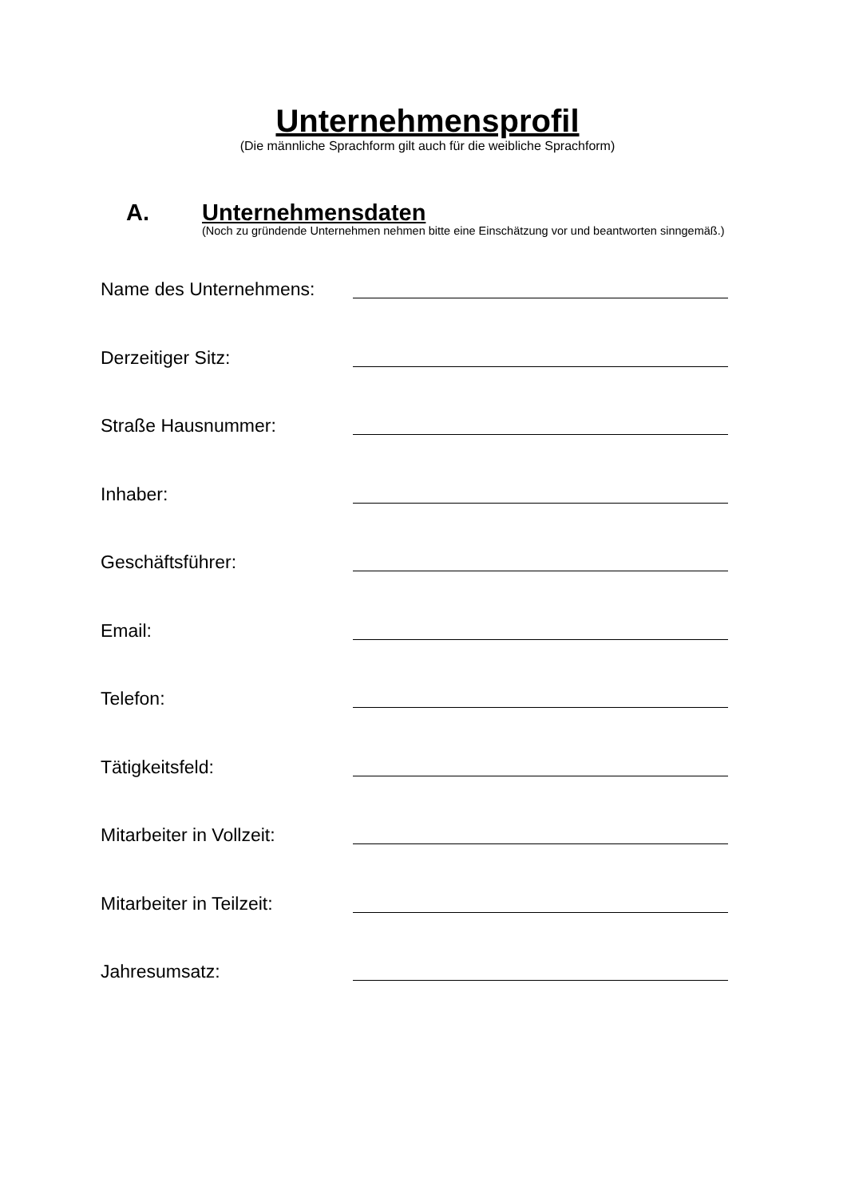Unternehmensprofil
(Die männliche Sprachform gilt auch für die weibliche Sprachform)
A.
Unternehmensdaten
(Noch zu gründende Unternehmen nehmen bitte eine Einschätzung vor und beantworten sinngemäß.)
Name des Unternehmens:
Derzeitiger Sitz:
Straße Hausnummer:
Inhaber:
Geschäftsführer:
Email:
Telefon:
Tätigkeitsfeld:
Mitarbeiter in Vollzeit:
Mitarbeiter in Teilzeit:
Jahresumsatz: